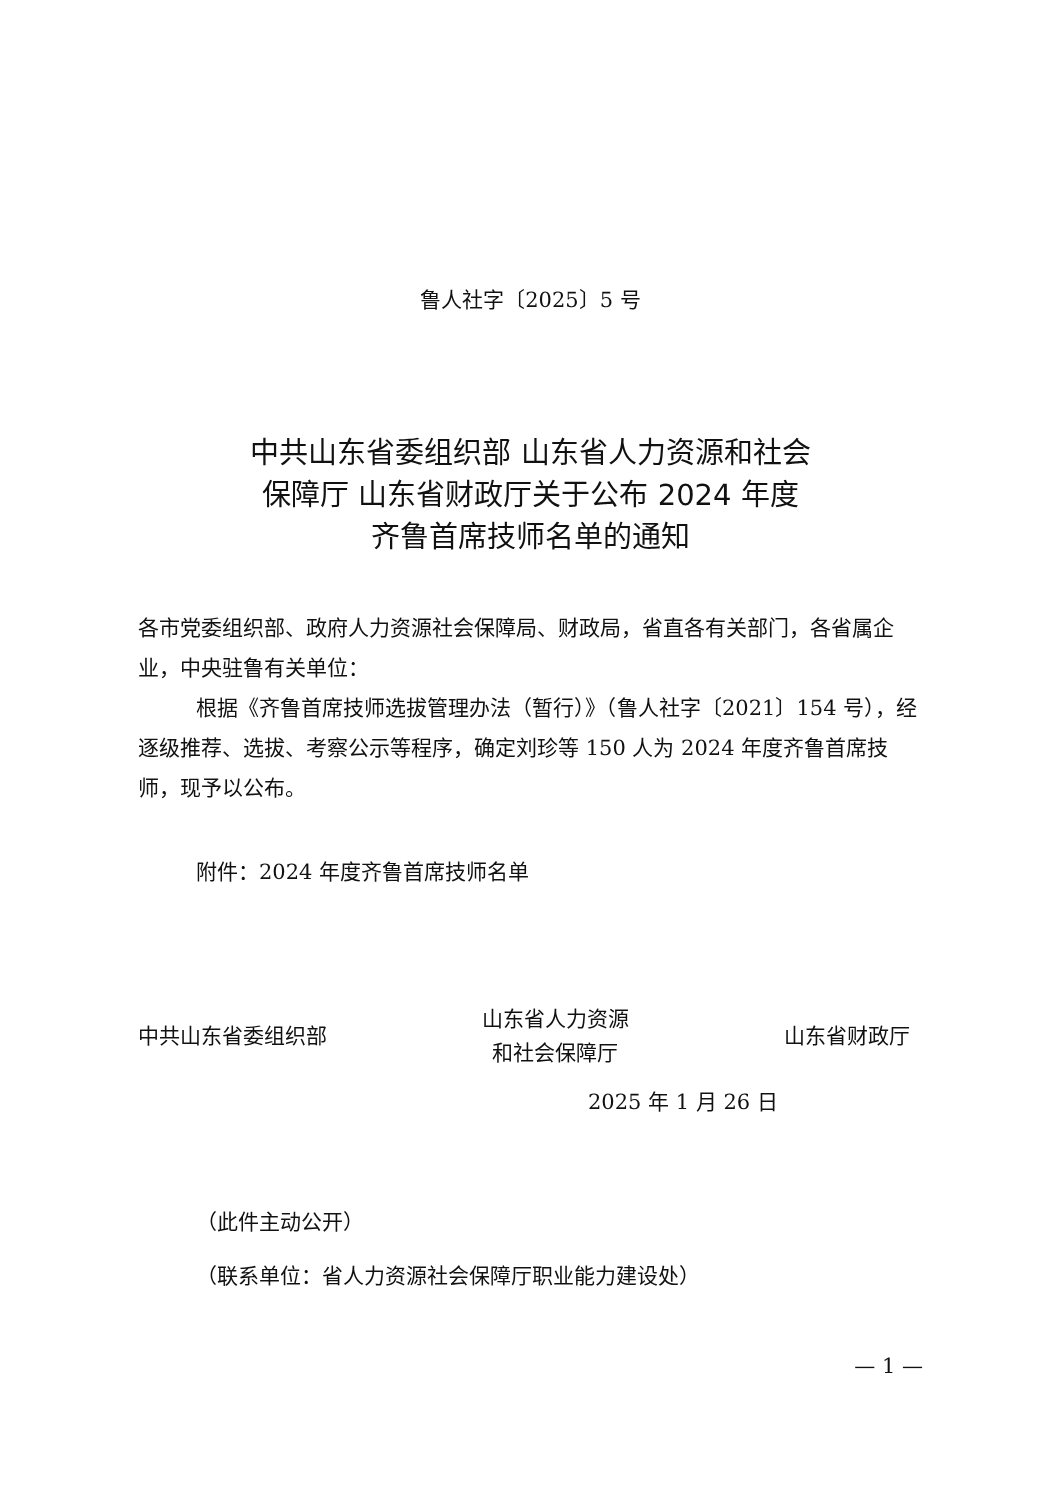鲁人社字〔2025〕5 号
中共山东省委组织部 山东省人力资源和社会
保障厅 山东省财政厅关于公布 2024 年度
齐鲁首席技师名单的通知
各市党委组织部、政府人力资源社会保障局、财政局，省直各有关部门，各省属企业，中央驻鲁有关单位：
根据《齐鲁首席技师选拔管理办法（暂行）》（鲁人社字〔2021〕154 号），经逐级推荐、选拔、考察公示等程序，确定刘珍等 150 人为 2024 年度齐鲁首席技师，现予以公布。
附件：2024 年度齐鲁首席技师名单
中共山东省委组织部
山东省人力资源
和社会保障厅
山东省财政厅
2025 年 1 月 26 日
（此件主动公开）
（联系单位：省人力资源社会保障厅职业能力建设处）
— 1 —